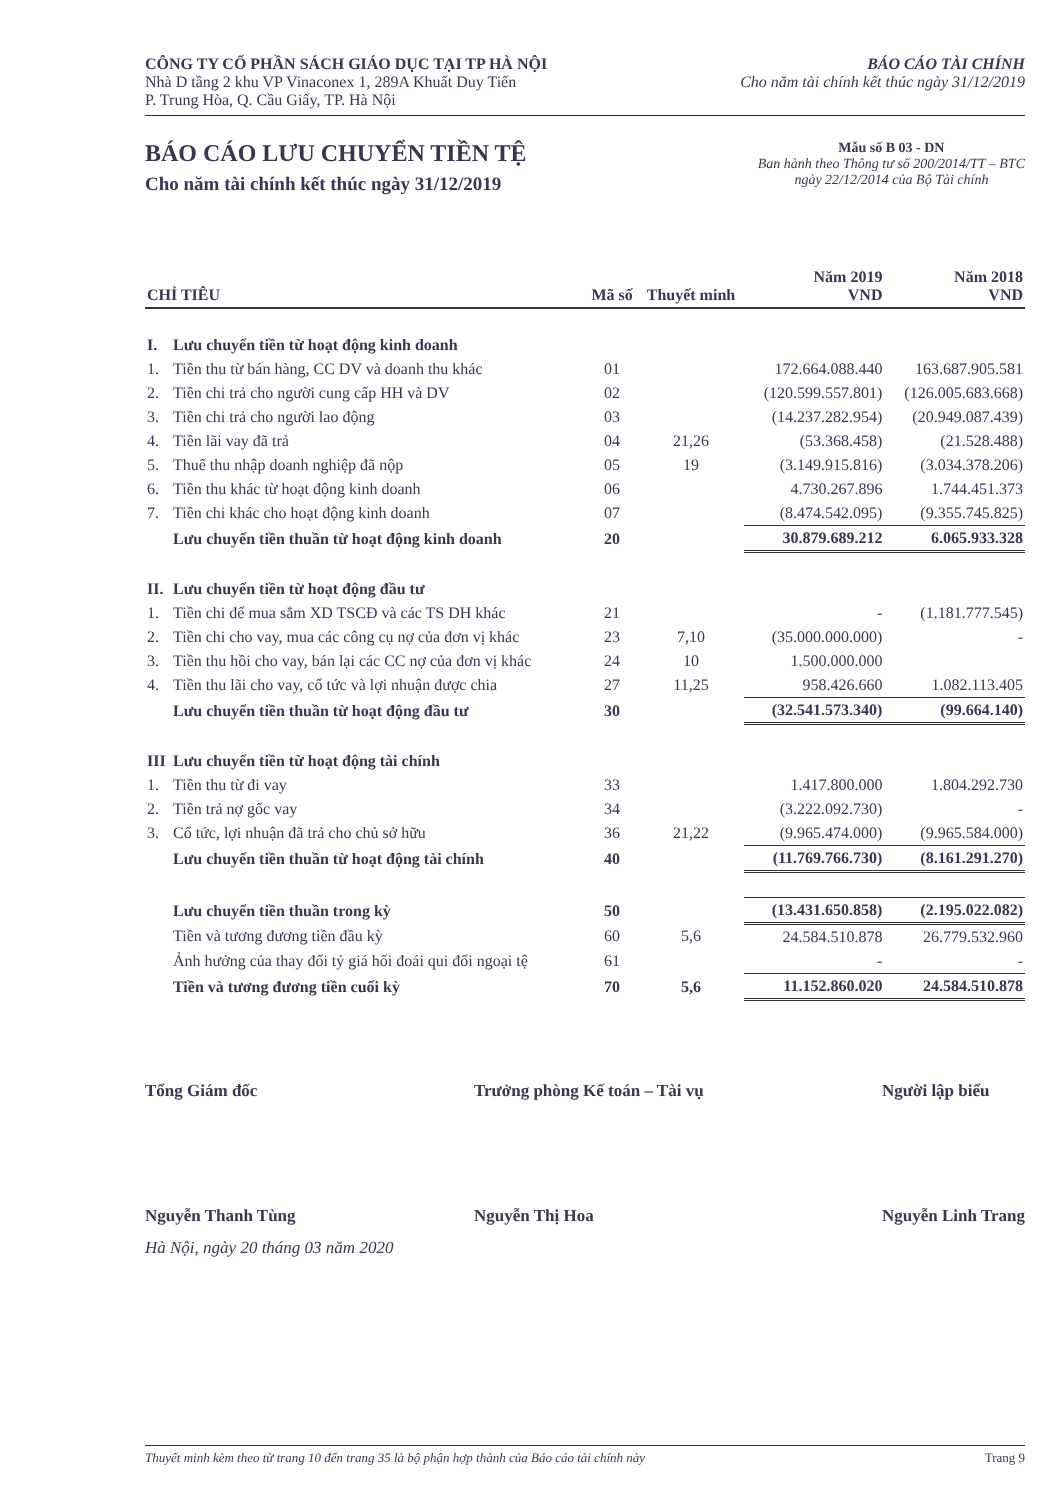CÔNG TY CỔ PHẦN SÁCH GIÁO DỤC TẠI TP HÀ NỘI
Nhà D tầng 2 khu VP Vinaconex 1, 289A Khuất Duy Tiến
P. Trung Hòa, Q. Cầu Giấy, TP. Hà Nội
BÁO CÁO TÀI CHÍNH
Cho năm tài chính kết thúc ngày 31/12/2019
BÁO CÁO LƯU CHUYỂN TIỀN TỆ
Cho năm tài chính kết thúc ngày 31/12/2019
Mẫu số B 03 - DN
Ban hành theo Thông tư số 200/2014/TT – BTC
ngày 22/12/2014 của Bộ Tài chính
| CHỈ TIÊU | | Mã số | Thuyết minh | Năm 2019 VND | Năm 2018 VND |
| --- | --- | --- | --- | --- | --- |
| I. | Lưu chuyển tiền từ hoạt động kinh doanh | | | | |
| 1. | Tiền thu từ bán hàng, CC DV và doanh thu khác | 01 | | 172.664.088.440 | 163.687.905.581 |
| 2. | Tiền chi trả cho người cung cấp HH và DV | 02 | | (120.599.557.801) | (126.005.683.668) |
| 3. | Tiền chi trả cho người lao động | 03 | | (14.237.282.954) | (20.949.087.439) |
| 4. | Tiền lãi vay đã trả | 04 | 21,26 | (53.368.458) | (21.528.488) |
| 5. | Thuế thu nhập doanh nghiệp đã nộp | 05 | 19 | (3.149.915.816) | (3.034.378.206) |
| 6. | Tiền thu khác từ hoạt động kinh doanh | 06 | | 4.730.267.896 | 1.744.451.373 |
| 7. | Tiền chi khác cho hoạt động kinh doanh | 07 | | (8.474.542.095) | (9.355.745.825) |
| | Lưu chuyển tiền thuần từ hoạt động kinh doanh | 20 | | 30.879.689.212 | 6.065.933.328 |
| II. | Lưu chuyển tiền từ hoạt động đầu tư | | | | |
| 1. | Tiền chi để mua sắm XD TSCĐ và các TS DH khác | 21 | | - | (1.181.777.545) |
| 2. | Tiền chi cho vay, mua các công cụ nợ của đơn vị khác | 23 | 7,10 | (35.000.000.000) | - |
| 3. | Tiền thu hồi cho vay, bán lại các CC nợ của đơn vị khác | 24 | 10 | 1.500.000.000 | |
| 4. | Tiền thu lãi cho vay, cổ tức và lợi nhuận được chia | 27 | 11,25 | 958.426.660 | 1.082.113.405 |
| | Lưu chuyển tiền thuần từ hoạt động đầu tư | 30 | | (32.541.573.340) | (99.664.140) |
| III | Lưu chuyển tiền từ hoạt động tài chính | | | | |
| 1. | Tiền thu từ đi vay | 33 | | 1.417.800.000 | 1.804.292.730 |
| 2. | Tiền trả nợ gốc vay | 34 | | (3.222.092.730) | - |
| 3. | Cổ tức, lợi nhuận đã trả cho chủ sở hữu | 36 | 21,22 | (9.965.474.000) | (9.965.584.000) |
| | Lưu chuyển tiền thuần từ hoạt động tài chính | 40 | | (11.769.766.730) | (8.161.291.270) |
| | Lưu chuyển tiền thuần trong kỳ | 50 | | (13.431.650.858) | (2.195.022.082) |
| | Tiền và tương đương tiền đầu kỳ | 60 | 5,6 | 24.584.510.878 | 26.779.532.960 |
| | Ảnh hưởng của thay đổi tỷ giá hối đoái qui đổi ngoại tệ | 61 | | - | - |
| | Tiền và tương đương tiền cuối kỳ | 70 | 5,6 | 11.152.860.020 | 24.584.510.878 |
Tổng Giám đốc
Nguyễn Thanh Tùng
Trưởng phòng Kế toán – Tài vụ
Nguyễn Thị Hoa
Người lập biểu
Nguyễn Linh Trang
Hà Nội, ngày 20 tháng 03 năm 2020
Thuyết minh kèm theo từ trang 10 đến trang 35 là bộ phận hợp thành của Báo cáo tài chính này Trang 9